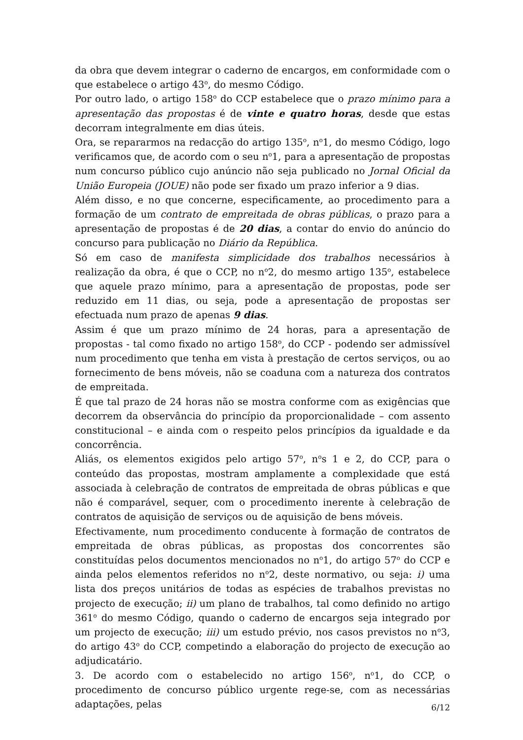da obra que devem integrar o caderno de encargos, em conformidade com o que estabelece o artigo 43<sup>o</sup>, do mesmo Código.
Por outro lado, o artigo 158<sup>o</sup> do CCP estabelece que o prazo mínimo para a apresentação das propostas é de vinte e quatro horas, desde que estas decorram integralmente em dias úteis.
Ora, se repararmos na redacção do artigo 135<sup>o</sup>, n<sup>o</sup>1, do mesmo Código, logo verificamos que, de acordo com o seu n<sup>o</sup>1, para a apresentação de propostas num concurso público cujo anúncio não seja publicado no Jornal Oficial da União Europeia (JOUE) não pode ser fixado um prazo inferior a 9 dias.
Além disso, e no que concerne, especificamente, ao procedimento para a formação de um contrato de empreitada de obras públicas, o prazo para a apresentação de propostas é de 20 dias, a contar do envio do anúncio do concurso para publicação no Diário da República.
Só em caso de manifesta simplicidade dos trabalhos necessários à realização da obra, é que o CCP, no n<sup>o</sup>2, do mesmo artigo 135<sup>o</sup>, estabelece que aquele prazo mínimo, para a apresentação de propostas, pode ser reduzido em 11 dias, ou seja, pode a apresentação de propostas ser efectuada num prazo de apenas 9 dias.
Assim é que um prazo mínimo de 24 horas, para a apresentação de propostas - tal como fixado no artigo 158<sup>o</sup>, do CCP - podendo ser admissível num procedimento que tenha em vista à prestação de certos serviços, ou ao fornecimento de bens móveis, não se coaduna com a natureza dos contratos de empreitada.
É que tal prazo de 24 horas não se mostra conforme com as exigências que decorrem da observância do princípio da proporcionalidade – com assento constitucional – e ainda com o respeito pelos princípios da igualdade e da concorrência.
Aliás, os elementos exigidos pelo artigo 57<sup>o</sup>, n<sup>o</sup>s 1 e 2, do CCP, para o conteúdo das propostas, mostram amplamente a complexidade que está associada à celebração de contratos de empreitada de obras públicas e que não é comparável, sequer, com o procedimento inerente à celebração de contratos de aquisição de serviços ou de aquisição de bens móveis.
Efectivamente, num procedimento conducente à formação de contratos de empreitada de obras públicas, as propostas dos concorrentes são constituídas pelos documentos mencionados no n<sup>o</sup>1, do artigo 57<sup>o</sup> do CCP e ainda pelos elementos referidos no n<sup>o</sup>2, deste normativo, ou seja: i) uma lista dos preços unitários de todas as espécies de trabalhos previstas no projecto de execução; ii) um plano de trabalhos, tal como definido no artigo 361<sup>o</sup> do mesmo Código, quando o caderno de encargos seja integrado por um projecto de execução; iii) um estudo prévio, nos casos previstos no n<sup>o</sup>3, do artigo 43<sup>o</sup> do CCP, competindo a elaboração do projecto de execução ao adjudicatário.
3. De acordo com o estabelecido no artigo 156<sup>o</sup>, n<sup>o</sup>1, do CCP, o procedimento de concurso público urgente rege-se, com as necessárias adaptações, pelas
6/12